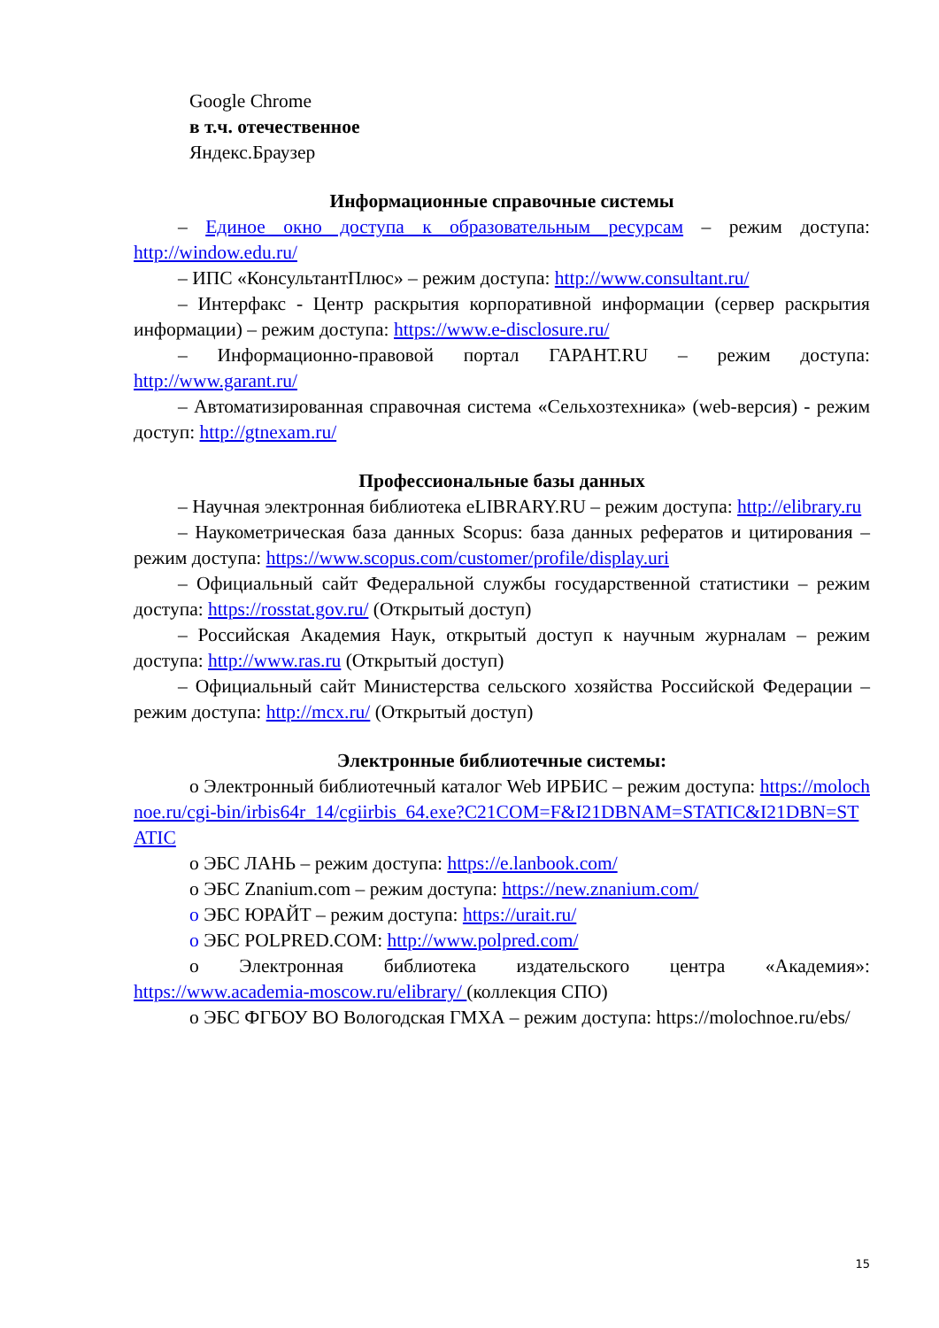Google Chrome
в т.ч. отечественное
Яндекс.Браузер
Информационные справочные системы
– Единое окно доступа к образовательным ресурсам – режим доступа: http://window.edu.ru/
– ИПС «КонсультантПлюс» – режим доступа: http://www.consultant.ru/
– Интерфакс - Центр раскрытия корпоративной информации (сервер раскрытия информации) – режим доступа: https://www.e-disclosure.ru/
– Информационно-правовой портал ГАРАНТ.RU – режим доступа: http://www.garant.ru/
– Автоматизированная справочная система «Сельхозтехника» (web-версия) - режим доступ: http://gtnexam.ru/
Профессиональные базы данных
– Научная электронная библиотека eLIBRARY.RU – режим доступа: http://elibrary.ru
– Наукометрическая база данных Scopus: база данных рефератов и цитирования – режим доступа: https://www.scopus.com/customer/profile/display.uri
– Официальный сайт Федеральной службы государственной статистики – режим доступа: https://rosstat.gov.ru/ (Открытый доступ)
– Российская Академия Наук, открытый доступ к научным журналам – режим доступа: http://www.ras.ru (Открытый доступ)
– Официальный сайт Министерства сельского хозяйства Российской Федерации – режим доступа: http://mcx.ru/ (Открытый доступ)
Электронные библиотечные системы:
o Электронный библиотечный каталог Web ИРБИС – режим доступа: https://molochnoe.ru/cgi-bin/irbis64r_14/cgiirbis_64.exe?C21COM=F&I21DBNAM=STATIC&I21DBN=STATIC
o ЭБС ЛАНЬ – режим доступа: https://e.lanbook.com/
o ЭБС Znanium.com – режим доступа: https://new.znanium.com/
o ЭБС ЮРАЙТ – режим доступа: https://urait.ru/
o ЭБС POLPRED.COM: http://www.polpred.com/
o Электронная библиотека издательского центра «Академия»: https://www.academia-moscow.ru/elibrary/ (коллекция СПО)
o ЭБС ФГБОУ ВО Вологодская ГМХА – режим доступа: https://molochnoe.ru/ebs/
15